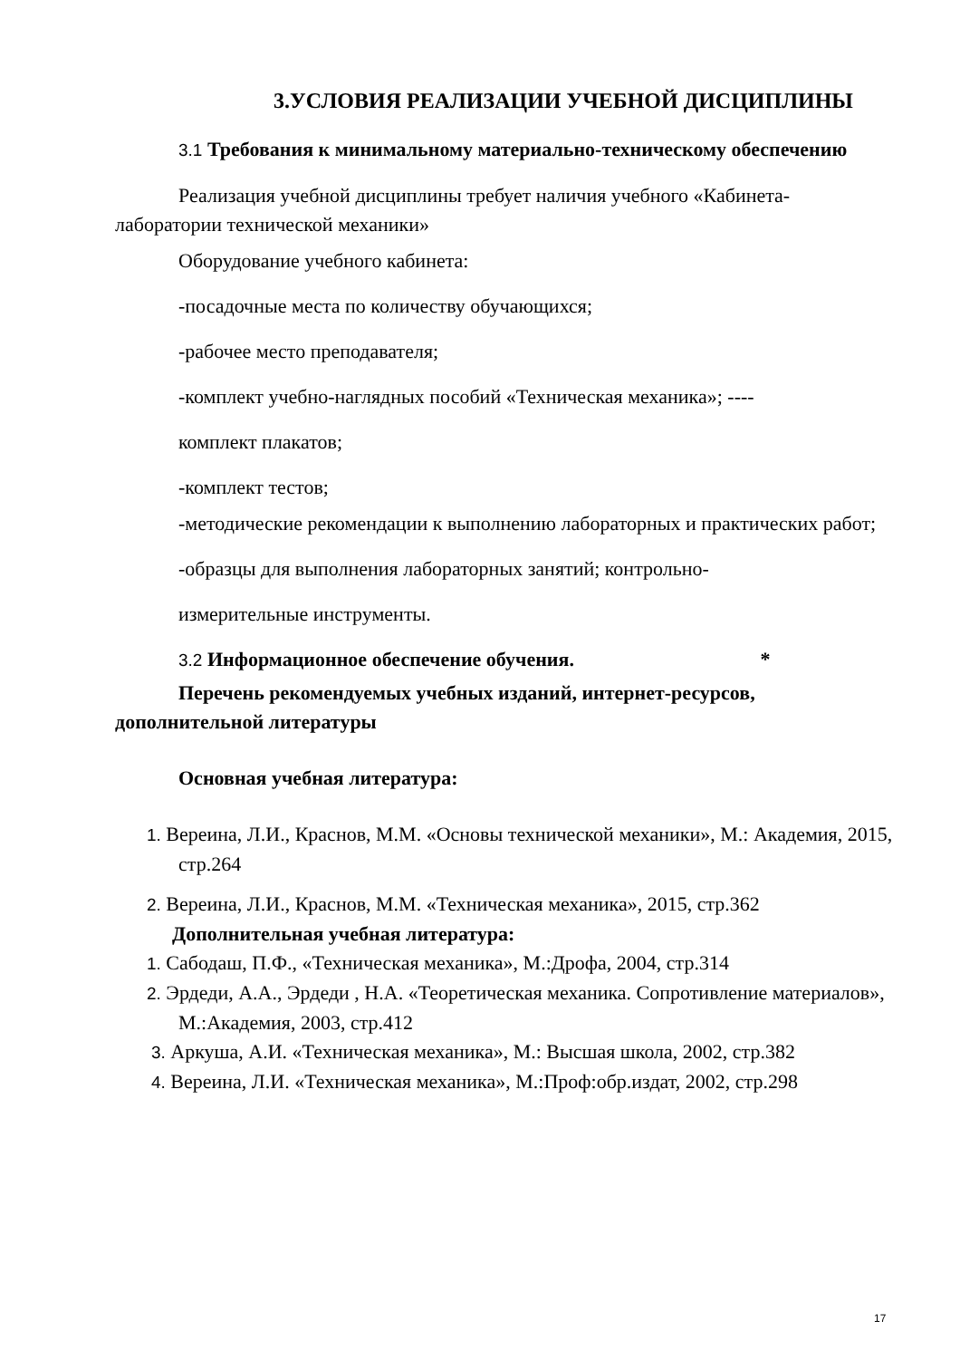3.УСЛОВИЯ РЕАЛИЗАЦИИ УЧЕБНОЙ ДИСЦИПЛИНЫ
3.1 Требования к минимальному материально-техническому обеспечению
Реализация учебной дисциплины требует наличия учебного «Кабинета-лаборатории технической механики»
Оборудование учебного кабинета:
-посадочные места по количеству обучающихся;
-рабочее место преподавателя;
-комплект учебно-наглядных пособий «Техническая механика»; ----
комплект плакатов;
-комплект тестов;
-методические рекомендации к выполнению лабораторных и практических работ;
-образцы для выполнения лабораторных занятий; контрольно-
измерительные инструменты.
3.2 Информационное обеспечение обучения. *
Перечень рекомендуемых учебных изданий, интернет-ресурсов, дополнительной литературы
Основная учебная литература:
1. Вереина, Л.И., Краснов, М.М. «Основы технической механики», М.: Академия, 2015, стр.264
2. Вереина, Л.И., Краснов, М.М. «Техническая механика», 2015, стр.362
Дополнительная учебная литература:
1. Сабодаш, П.Ф., «Техническая механика», М.:Дрофа, 2004, стр.314
2. Эрдеди, А.А., Эрдеди , Н.А. «Теоретическая механика. Сопротивление материалов», М.:Академия, 2003, стр.412
3. Аркуша, А.И. «Техническая механика», М.: Высшая школа, 2002, стр.382
4. Вереина, Л.И. «Техническая механика», М.:Проф:обр.издат, 2002, стр.298
17